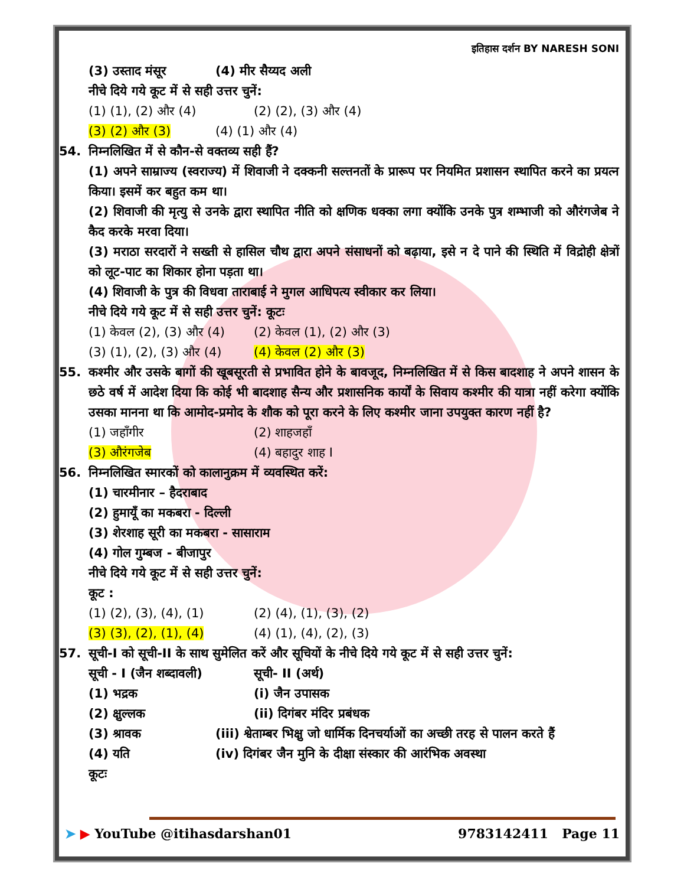इतिहास दर्शन BY NARESH SONI
(3) उस्ताद मंसूर (4) मीर सैय्यद अली
नीचे दिये गये कूट में से सही उत्तर चुनें:
(1) (1), (2) और (4) (2) (2), (3) और (4)
(3) (2) और (3) (4) (1) और (4)
54. निम्नलिखित में से कौन-से वक्तव्य सही हैं?
(1) अपने साम्राज्य (स्वराज्य) में शिवाजी ने दक्कनी सल्तनतों के प्रारूप पर नियमित प्रशासन स्थापित करने का प्रयत्न किया। इसमें कर बहुत कम था।
(2) शिवाजी की मृत्यु से उनके द्वारा स्थापित नीति को क्षणिक धक्का लगा क्योंकि उनके पुत्र शम्भाजी को औरंगजेब ने कैद करके मरवा दिया।
(3) मराठा सरदारों ने सख्ती से हासिल चौथ द्वारा अपने संसाधनों को बढ़ाया, इसे न दे पाने की स्थिति में विद्रोही क्षेत्रों को लूट-पाट का शिकार होना पड़ता था।
(4) शिवाजी के पुत्र की विधवा ताराबाई ने मुगल आधिपत्य स्वीकार कर लिया।
नीचे दिये गये कूट में से सही उत्तर चुनें: कूटः
(1) केवल (2), (3) और (4) (2) केवल (1), (2) और (3)
(3) (1), (2), (3) और (4) (4) केवल (2) और (3)
55. कश्मीर और उसके बागों की खूबसूरती से प्रभावित होने के बावजूद, निम्नलिखित में से किस बादशाह ने अपने शासन के छठे वर्ष में आदेश दिया कि कोई भी बादशाह सैन्य और प्रशासनिक कार्यों के सिवाय कश्मीर की यात्रा नहीं करेगा क्योंकि उसका मानना था कि आमोद-प्रमोद के शौक को पूरा करने के लिए कश्मीर जाना उपयुक्त कारण नहीं है?
(1) जहाँगीर (2) शाहजहाँ
(3) औरंगजेब (4) बहादुर शाह I
56. निम्नलिखित स्मारकों को कालानुक्रम में व्यवस्थित करें:
(1) चारमीनार – हैदराबाद
(2) हुमायूँ का मकबरा - दिल्ली
(3) शेरशाह सूरी का मकबरा - सासाराम
(4) गोल गुम्बज - बीजापुर
नीचे दिये गये कूट में से सही उत्तर चुनें:
कूट :
(1) (2), (3), (4), (1) (2) (4), (1), (3), (2)
(3) (3), (2), (1), (4) (4) (1), (4), (2), (3)
57. सूची-I को सूची-II के साथ सुमेलित करें और सूचियों के नीचे दिये गये कूट में से सही उत्तर चुनें:
सूची - I (जैन शब्दावली) सूची- II (अर्थ)
(1) भद्रक (i) जैन उपासक
(2) क्षुल्लक (ii) दिगंबर मंदिर प्रबंधक
(3) श्रावक (iii) श्वेताम्बर भिक्षु जो धार्मिक दिनचर्याओं का अच्छी तरह से पालन करते हैं
(4) यति (iv) दिगंबर जैन मुनि के दीक्षा संस्कार की आरंभिक अवस्था
कूटः
➤ ▶ YouTube @itihasdarshan01 9783142411 Page 11